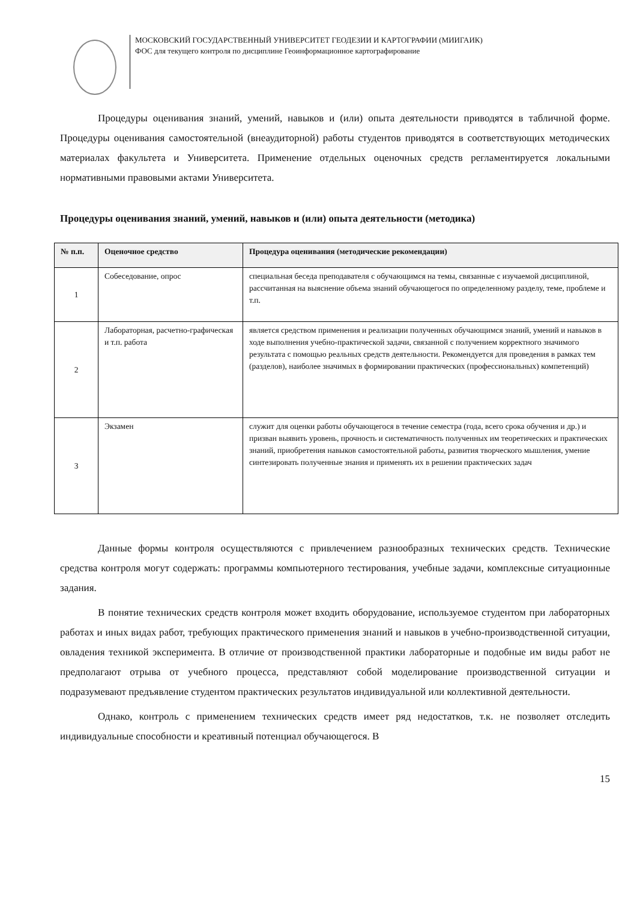МОСКОВСКИЙ ГОСУДАРСТВЕННЫЙ УНИВЕРСИТЕТ ГЕОДЕЗИИ И КАРТОГРАФИИ (МИИГАИК)
ФОС для текущего контроля по дисциплине Геоинформационное картографирование
Процедуры оценивания знаний, умений, навыков и (или) опыта деятельности приводятся в табличной форме. Процедуры оценивания самостоятельной (внеаудиторной) работы студентов приводятся в соответствующих методических материалах факультета и Университета. Применение отдельных оценочных средств регламентируется локальными нормативными правовыми актами Университета.
Процедуры оценивания знаний, умений, навыков и (или) опыта деятельности (методика)
| № п.п. | Оценочное средство | Процедура оценивания (методические рекомендации) |
| --- | --- | --- |
| 1 | Собеседование, опрос | специальная беседа преподавателя с обучающимся на темы, связанные с изучаемой дисциплиной, рассчитанная на выяснение объема знаний обучающегося по определенному разделу, теме, проблеме и т.п. |
| 2 | Лабораторная, расчетно-графическая и т.п. работа | является средством применения и реализации полученных обучающимся знаний, умений и навыков в ходе выполнения учебно-практической задачи, связанной с получением корректного значимого результата с помощью реальных средств деятельности. Рекомендуется для проведения в рамках тем (разделов), наиболее значимых в формировании практических (профессиональных) компетенций) |
| 3 | Экзамен | служит для оценки работы обучающегося в течение семестра (года, всего срока обучения и др.) и призван выявить уровень, прочность и систематичность полученных им теоретических и практических знаний, приобретения навыков самостоятельной работы, развития творческого мышления, умение синтезировать полученные знания и применять их в решении практических задач |
Данные формы контроля осуществляются с привлечением разнообразных технических средств. Технические средства контроля могут содержать: программы компьютерного тестирования, учебные задачи, комплексные ситуационные задания.
В понятие технических средств контроля может входить оборудование, используемое студентом при лабораторных работах и иных видах работ, требующих практического применения знаний и навыков в учебно-производственной ситуации, овладения техникой эксперимента. В отличие от производственной практики лабораторные и подобные им виды работ не предполагают отрыва от учебного процесса, представляют собой моделирование производственной ситуации и подразумевают предъявление студентом практических результатов индивидуальной или коллективной деятельности.
Однако, контроль с применением технических средств имеет ряд недостатков, т.к. не позволяет отследить индивидуальные способности и креативный потенциал обучающегося. В
15